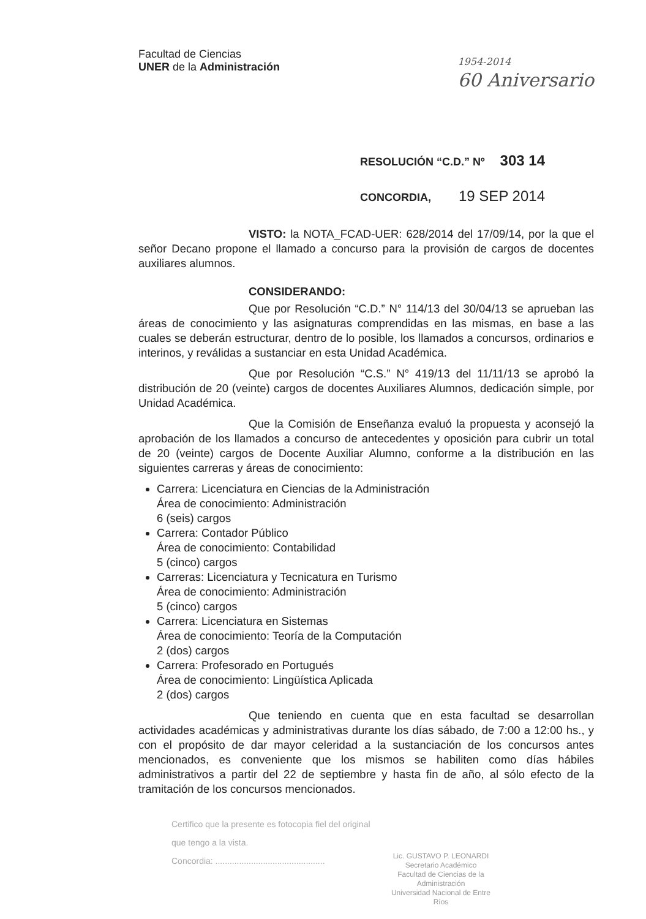Facultad de Ciencias
UNER de la Administración
1954-2014
60 Aniversario
RESOLUCIÓN “C.D.” Nº 303 14
CONCORDIA, 19 SEP 2014
VISTO: la NOTA_FCAD-UER: 628/2014 del 17/09/14, por la que el señor Decano propone el llamado a concurso para la provisión de cargos de docentes auxiliares alumnos.
CONSIDERANDO:
Que por Resolución “C.D.” N° 114/13 del 30/04/13 se aprueban las áreas de conocimiento y las asignaturas comprendidas en las mismas, en base a las cuales se deberán estructurar, dentro de lo posible, los llamados a concursos, ordinarios e interinos, y reválidas a sustanciar en esta Unidad Académica.
Que por Resolución “C.S.” N° 419/13 del 11/11/13 se aprobó la distribución de 20 (veinte) cargos de docentes Auxiliares Alumnos, dedicación simple, por Unidad Académica.
Que la Comisión de Enseñanza evaluó la propuesta y aconsejó la aprobación de los llamados a concurso de antecedentes y oposición para cubrir un total de 20 (veinte) cargos de Docente Auxiliar Alumno, conforme a la distribución en las siguientes carreras y áreas de conocimiento:
Carrera: Licenciatura en Ciencias de la Administración
Área de conocimiento: Administración
6 (seis) cargos
Carrera: Contador Público
Área de conocimiento: Contabilidad
5 (cinco) cargos
Carreras: Licenciatura y Tecnicatura en Turismo
Área de conocimiento: Administración
5 (cinco) cargos
Carrera: Licenciatura en Sistemas
Área de conocimiento: Teoría de la Computación
2 (dos) cargos
Carrera: Profesorado en Portugués
Área de conocimiento: Lingüística Aplicada
2 (dos) cargos
Que teniendo en cuenta que en esta facultad se desarrollan actividades académicas y administrativas durante los días sábado, de 7:00 a 12:00 hs., y con el propósito de dar mayor celeridad a la sustanciación de los concursos antes mencionados, es conveniente que los mismos se habiliten como días hábiles administrativos a partir del 22 de septiembre y hasta fin de año, al sólo efecto de la tramitación de los concursos mencionados.
Certifico que la presente es fotocopia fiel del original
que tengo a la vista.
Concordia: ..............................................
Lic. GUSTAVO P. LEONARDI
Secretario Académico
Facultad de Ciencias de la Administración
Universidad Nacional de Entre Ríos